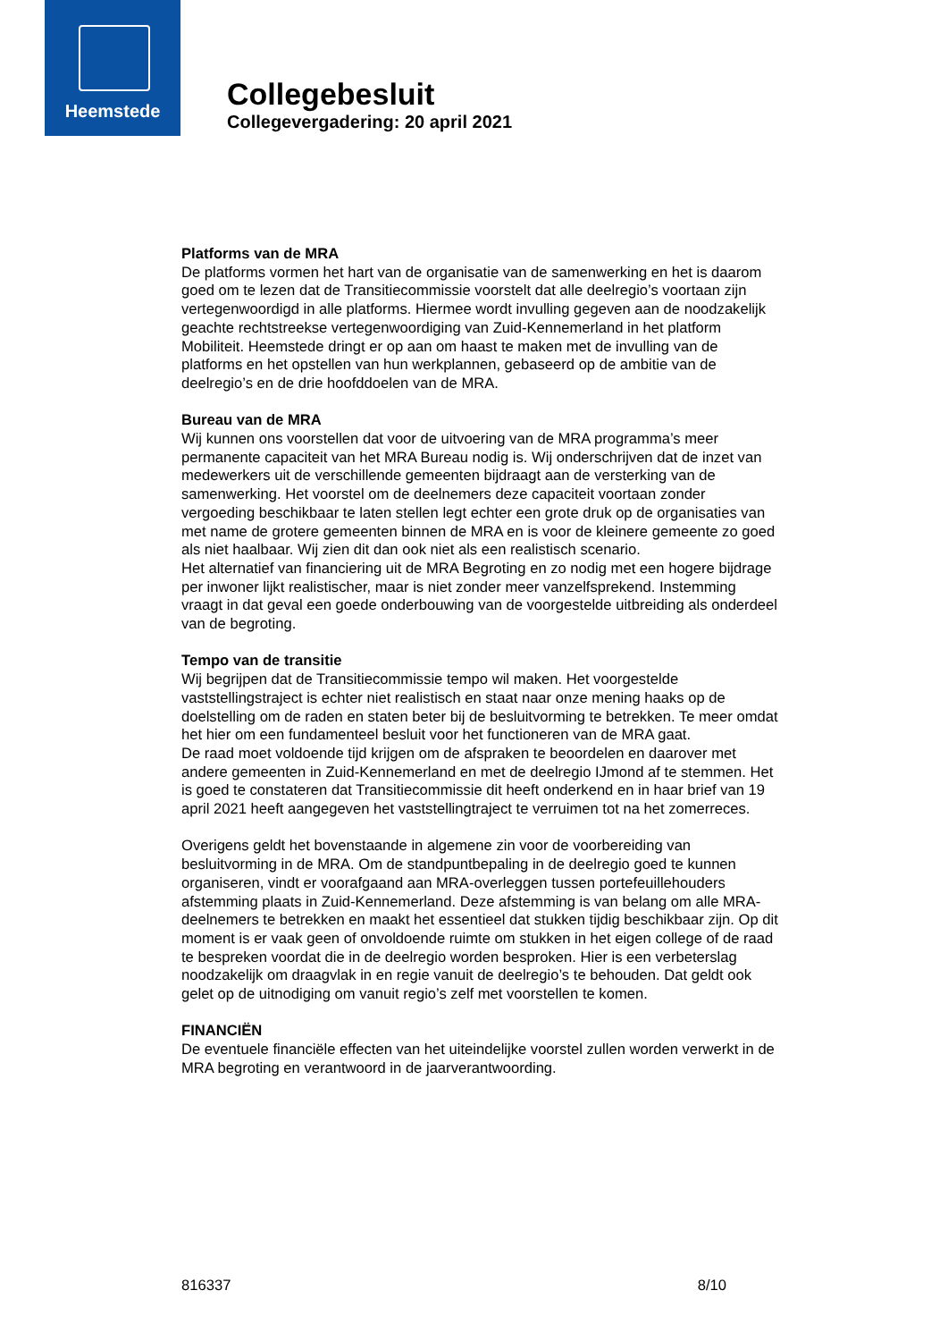Heemstede
Collegebesluit
Collegevergadering: 20 april 2021
Platforms van de MRA
De platforms vormen het hart van de organisatie van de samenwerking en het is daarom goed om te lezen dat de Transitiecommissie voorstelt dat alle deelregio’s voortaan zijn vertegenwoordigd in alle platforms. Hiermee wordt invulling gegeven aan de noodzakelijk geachte rechtstreekse vertegenwoordiging van Zuid-Kennemerland in het platform Mobiliteit. Heemstede dringt er op aan om haast te maken met de invulling van de platforms en het opstellen van hun werkplannen, gebaseerd op de ambitie van de deelregio’s en de drie hoofddoelen van de MRA.
Bureau van de MRA
Wij kunnen ons voorstellen dat voor de uitvoering van de MRA programma’s meer permanente capaciteit van het MRA Bureau nodig is. Wij onderschrijven dat de inzet van medewerkers uit de verschillende gemeenten bijdraagt aan de versterking van de samenwerking. Het voorstel om de deelnemers deze capaciteit voortaan zonder vergoeding beschikbaar te laten stellen legt echter een grote druk op de organisaties van met name de grotere gemeenten binnen de MRA en is voor de kleinere gemeente zo goed als niet haalbaar. Wij zien dit dan ook niet als een realistisch scenario.
Het alternatief van financiering uit de MRA Begroting en zo nodig met een hogere bijdrage per inwoner lijkt realistischer, maar is niet zonder meer vanzelfsprekend. Instemming vraagt in dat geval een goede onderbouwing van de voorgestelde uitbreiding als onderdeel van de begroting.
Tempo van de transitie
Wij begrijpen dat de Transitiecommissie tempo wil maken. Het voorgestelde vaststellingstraject is echter niet realistisch en staat naar onze mening haaks op de doelstelling om de raden en staten beter bij de besluitvorming te betrekken. Te meer omdat het hier om een fundamenteel besluit voor het functioneren van de MRA gaat.
De raad moet voldoende tijd krijgen om de afspraken te beoordelen en daarover met andere gemeenten in Zuid-Kennemerland en met de deelregio IJmond af te stemmen. Het is goed te constateren dat Transitiecommissie dit heeft onderkend en in haar brief van 19 april 2021 heeft aangegeven het vaststellingtraject te verruimen tot na het zomerreces.
Overigens geldt het bovenstaande in algemene zin voor de voorbereiding van besluitvorming in de MRA. Om de standpuntbepaling in de deelregio goed te kunnen organiseren, vindt er voorafgaand aan MRA-overleggen tussen portefeuillehouders afstemming plaats in Zuid-Kennemerland. Deze afstemming is van belang om alle MRA-deelnemers te betrekken en maakt het essentieel dat stukken tijdig beschikbaar zijn. Op dit moment is er vaak geen of onvoldoende ruimte om stukken in het eigen college of de raad te bespreken voordat die in de deelregio worden besproken. Hier is een verbeterslag noodzakelijk om draagvlak in en regie vanuit de deelregio’s te behouden. Dat geldt ook gelet op de uitnodiging om vanuit regio’s zelf met voorstellen te komen.
FINANCIËN
De eventuele financiële effecten van het uiteindelijke voorstel zullen worden verwerkt in de MRA begroting en verantwoord in de jaarverantwoording.
816337 8/10